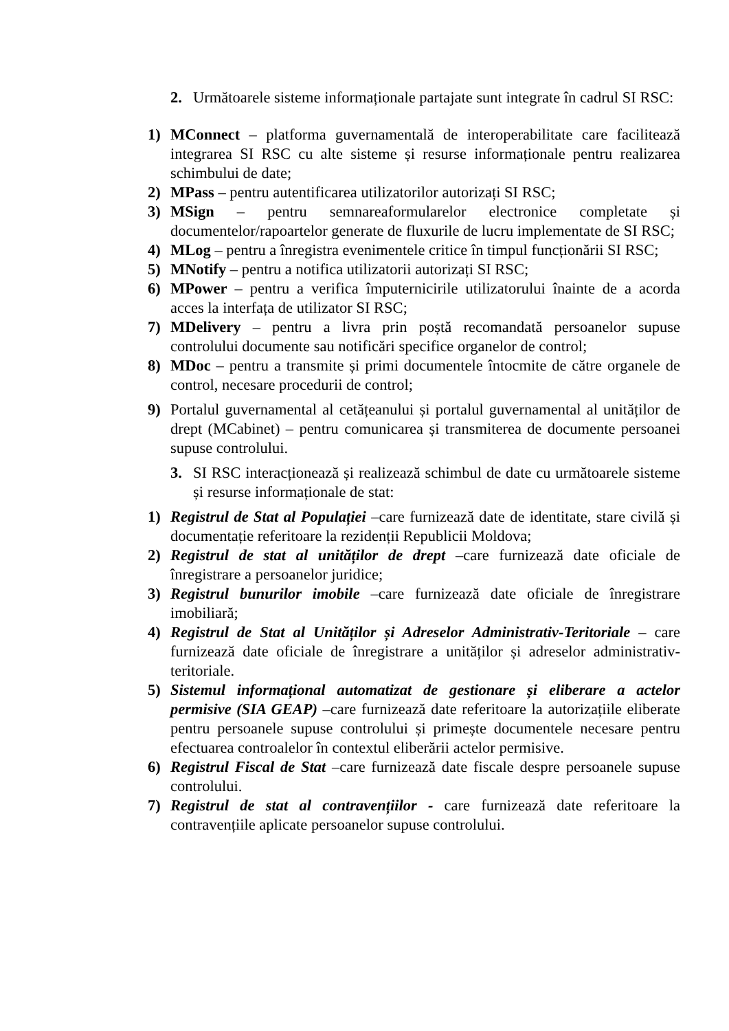2. Următoarele sisteme informaționale partajate sunt integrate în cadrul SI RSC:
1) MConnect – platforma guvernamentală de interoperabilitate care facilitează integrarea SI RSC cu alte sisteme și resurse informaționale pentru realizarea schimbului de date;
2) MPass – pentru autentificarea utilizatorilor autorizați SI RSC;
3) MSign – pentru semnareaformularelor electronice completate și documentelor/rapoartelor generate de fluxurile de lucru implementate de SI RSC;
4) MLog – pentru a înregistra evenimentele critice în timpul funcționării SI RSC;
5) MNotify – pentru a notifica utilizatorii autorizați SI RSC;
6) MPower – pentru a verifica împuternicirile utilizatorului înainte de a acorda acces la interfața de utilizator SI RSC;
7) MDelivery – pentru a livra prin poștă recomandată persoanelor supuse controlului documente sau notificări specifice organelor de control;
8) MDoc – pentru a transmite și primi documentele întocmite de către organele de control, necesare procedurii de control;
9) Portalul guvernamental al cetățeanului și portalul guvernamental al unităților de drept (MCabinet) – pentru comunicarea și transmiterea de documente persoanei supuse controlului.
3. SI RSC interacționează și realizează schimbul de date cu următoarele sisteme și resurse informaționale de stat:
1) Registrul de Stat al Populației –care furnizează date de identitate, stare civilă și documentație referitoare la rezidenții Republicii Moldova;
2) Registrul de stat al unităților de drept –care furnizează date oficiale de înregistrare a persoanelor juridice;
3) Registrul bunurilor imobile –care furnizează date oficiale de înregistrare imobiliară;
4) Registrul de Stat al Unităților și Adreselor Administrativ-Teritoriale – care furnizează date oficiale de înregistrare a unităților și adreselor administrativ-teritoriale.
5) Sistemul informațional automatizat de gestionare și eliberare a actelor permisive (SIA GEAP) –care furnizează date referitoare la autorizațiile eliberate pentru persoanele supuse controlului și primește documentele necesare pentru efectuarea controalelor în contextul eliberării actelor permisive.
6) Registrul Fiscal de Stat –care furnizează date fiscale despre persoanele supuse controlului.
7) Registrul de stat al contravențiilor - care furnizează date referitoare la contravențiile aplicate persoanelor supuse controlului.